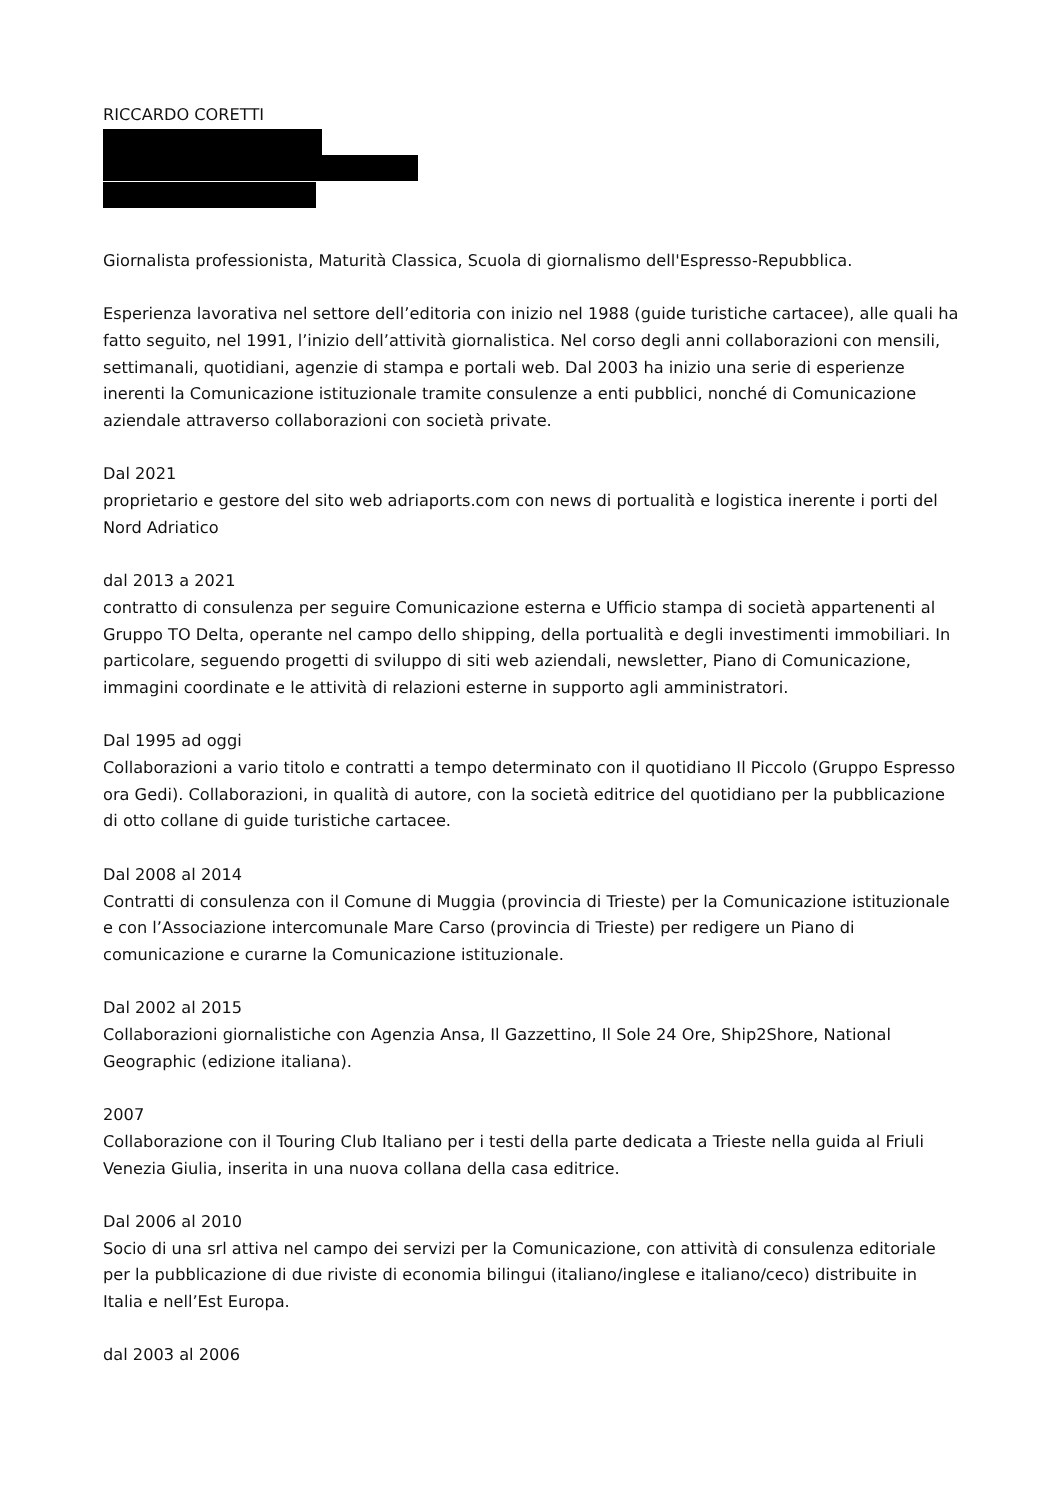RICCARDO CORETTI
Giornalista professionista, Maturità Classica, Scuola di giornalismo dell'Espresso-Repubblica.
Esperienza lavorativa nel settore dell’editoria con inizio nel 1988 (guide turistiche cartacee), alle quali ha fatto seguito, nel 1991, l’inizio dell’attività giornalistica. Nel corso degli anni collaborazioni con mensili, settimanali, quotidiani, agenzie di stampa e portali web. Dal 2003 ha inizio una serie di esperienze inerenti la Comunicazione istituzionale tramite consulenze a enti pubblici, nonché di Comunicazione aziendale attraverso collaborazioni con società private.
Dal 2021
proprietario e gestore del sito web adriaports.com con news di portualità e logistica inerente i porti del Nord Adriatico
dal 2013 a 2021
contratto di consulenza per seguire Comunicazione esterna e Ufficio stampa di società appartenenti al Gruppo TO Delta, operante nel campo dello shipping, della portualità e degli investimenti immobiliari. In particolare, seguendo progetti di sviluppo di siti web aziendali, newsletter, Piano di Comunicazione, immagini coordinate e le attività di relazioni esterne in supporto agli amministratori.
Dal 1995 ad oggi
Collaborazioni a vario titolo e contratti a tempo determinato con il quotidiano Il Piccolo (Gruppo Espresso ora Gedi). Collaborazioni, in qualità di autore, con la società editrice del quotidiano per la pubblicazione di otto collane di guide turistiche cartacee.
Dal 2008 al 2014
Contratti di consulenza con il Comune di Muggia (provincia di Trieste) per la Comunicazione istituzionale e con l’Associazione intercomunale Mare Carso (provincia di Trieste) per redigere un Piano di comunicazione e curarne la Comunicazione istituzionale.
Dal 2002 al 2015
Collaborazioni giornalistiche con Agenzia Ansa, Il Gazzettino, Il Sole 24 Ore, Ship2Shore, National Geographic (edizione italiana).
2007
Collaborazione con il Touring Club Italiano per i testi della parte dedicata a Trieste nella guida al Friuli Venezia Giulia, inserita in una nuova collana della casa editrice.
Dal 2006 al 2010
Socio di una srl attiva nel campo dei servizi per la Comunicazione, con attività di consulenza editoriale per la pubblicazione di due riviste di economia bilingui (italiano/inglese e italiano/ceco) distribuite in Italia e nell’Est Europa.
dal 2003 al 2006